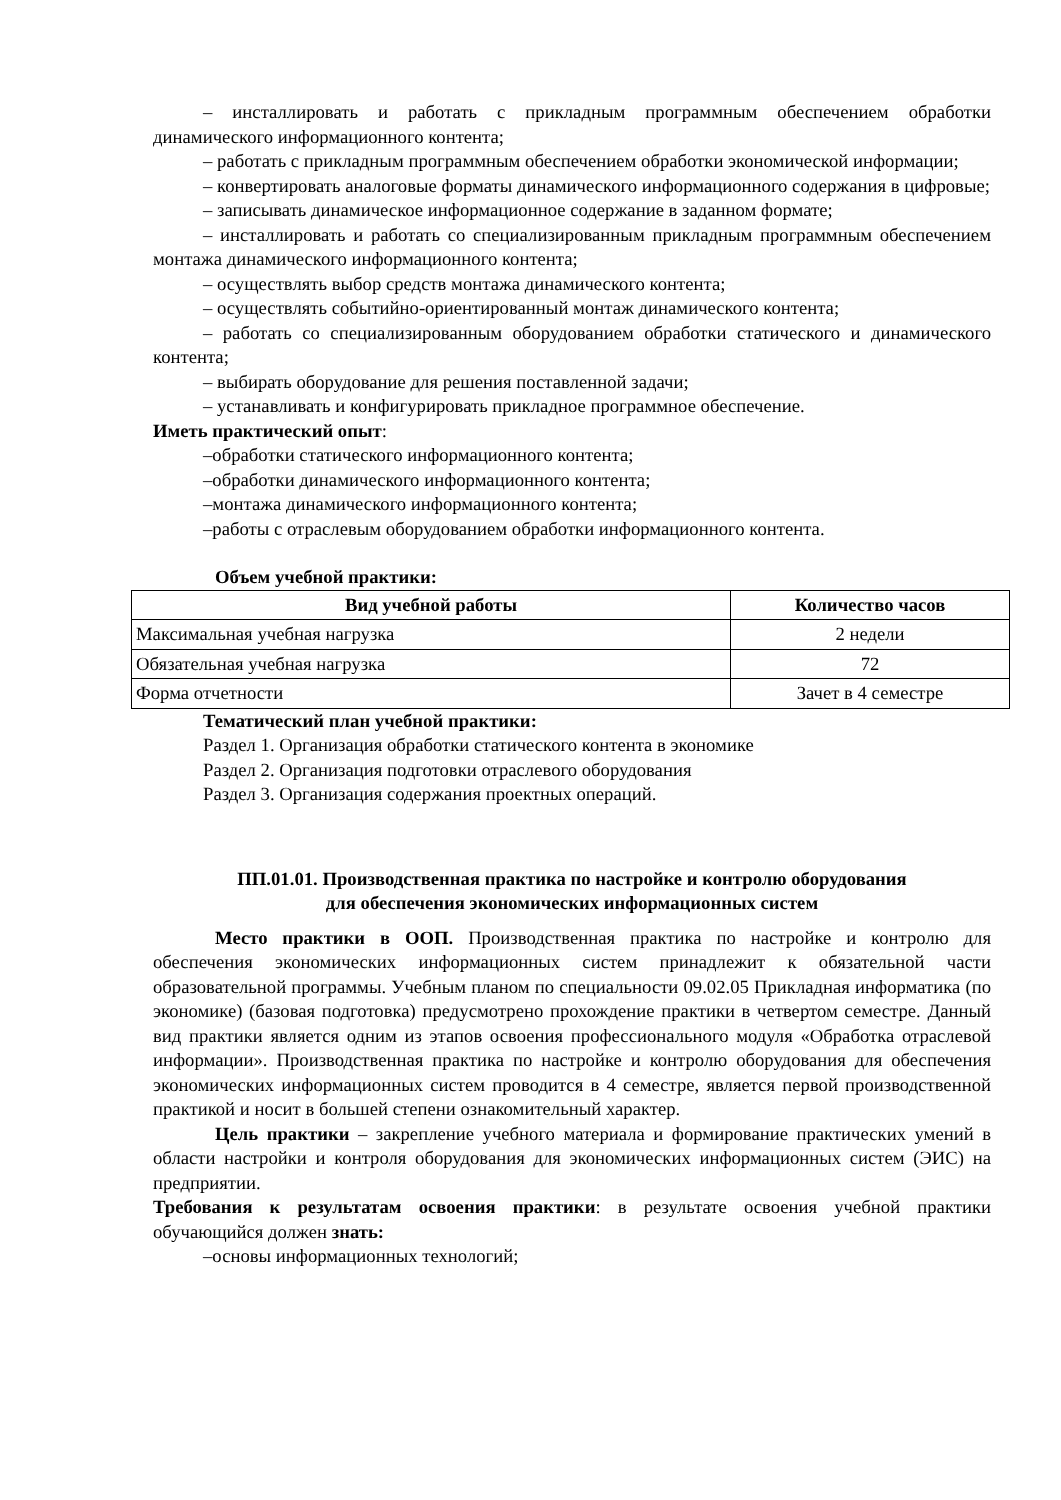– инсталлировать и работать с прикладным программным обеспечением обработки динамического информационного контента;
– работать с прикладным программным обеспечением обработки экономической информации;
– конвертировать аналоговые форматы динамического информационного содержания в цифровые;
– записывать динамическое информационное содержание в заданном формате;
– инсталлировать и работать со специализированным прикладным программным обеспечением монтажа динамического информационного контента;
– осуществлять выбор средств монтажа динамического контента;
– осуществлять событийно-ориентированный монтаж динамического контента;
– работать со специализированным оборудованием обработки статического и динамического контента;
– выбирать оборудование для решения поставленной задачи;
– устанавливать и конфигурировать прикладное программное обеспечение.
Иметь практический опыт:
–обработки статического информационного контента;
–обработки динамического информационного контента;
–монтажа динамического информационного контента;
–работы с отраслевым оборудованием обработки информационного контента.
Объем учебной практики:
| Вид учебной работы | Количество часов |
| --- | --- |
| Максимальная учебная нагрузка | 2 недели |
| Обязательная учебная нагрузка | 72 |
| Форма отчетности | Зачет в 4 семестре |
Тематический план учебной практики:
Раздел 1. Организация обработки статического контента в экономике
Раздел 2. Организация подготовки отраслевого оборудования
Раздел 3. Организация содержания проектных операций.
ПП.01.01. Производственная практика по настройке и контролю оборудования
для обеспечения экономических информационных систем
Место практики в ООП. Производственная практика по настройке и контролю для обеспечения экономических информационных систем принадлежит к обязательной части образовательной программы. Учебным планом по специальности 09.02.05 Прикладная информатика (по экономике) (базовая подготовка) предусмотрено прохождение практики в четвертом семестре. Данный вид практики является одним из этапов освоения профессионального модуля «Обработка отраслевой информации». Производственная практика по настройке и контролю оборудования для обеспечения экономических информационных систем проводится в 4 семестре, является первой производственной практикой и носит в большей степени ознакомительный характер.
Цель практики – закрепление учебного материала и формирование практических умений в области настройки и контроля оборудования для экономических информационных систем (ЭИС) на предприятии.
Требования к результатам освоения практики: в результате освоения учебной практики обучающийся должен знать:
–основы информационных технологий;